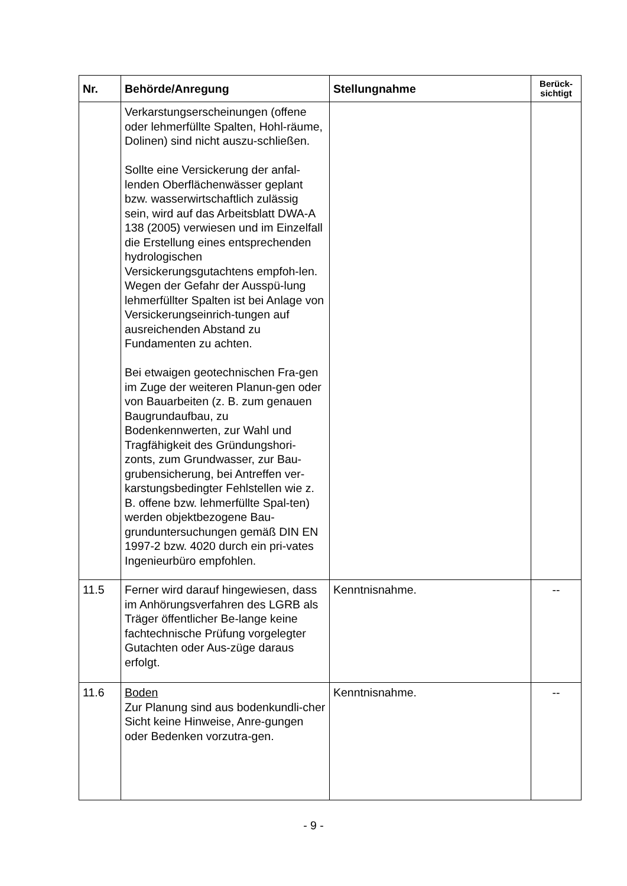| Nr. | Behörde/Anregung | Stellungnahme | Berück- sichtigt |
| --- | --- | --- | --- |
| | Verkarstungserscheinungen (offene oder lehmerfüllte Spalten, Hohl-räume, Dolinen) sind nicht auszu-schließen. Sollte eine Versickerung der anfal-lenden Oberflächenwässer geplant bzw. wasserwirtschaftlich zulässig sein, wird auf das Arbeitsblatt DWA-A 138 (2005) verwiesen und im Einzelfall die Erstellung eines entsprechenden hydrologischen Versickerungsgutachtens empfoh-len. Wegen der Gefahr der Ausspü-lung lehmerfüllter Spalten ist bei Anlage von Versickerungseinrich-tungen auf ausreichenden Abstand zu Fundamenten zu achten. Bei etwaigen geotechnischen Fra-gen im Zuge der weiteren Planun-gen oder von Bauarbeiten (z. B. zum genauen Baugrundaufbau, zu Bodenkennwerten, zur Wahl und Tragfähigkeit des Gründungshori-zonts, zum Grundwasser, zur Bau-grubensicherung, bei Antreffen ver-karstungsbedingter Fehlstellen wie z. B. offene bzw. lehmerfüllte Spal-ten) werden objektbezogene Bau-grunduntersuchungen gemäß DIN EN 1997-2 bzw. 4020 durch ein pri-vates Ingenieurbüro empfohlen. | | |
| 11.5 | Ferner wird darauf hingewiesen, dass im Anhörungsverfahren des LGRB als Träger öffentlicher Be-lange keine fachtechnische Prüfung vorgelegter Gutachten oder Aus-züge daraus erfolgt. | Kenntnisnahme. | -- |
| 11.6 | Boden Zur Planung sind aus bodenkundli-cher Sicht keine Hinweise, Anre-gungen oder Bedenken vorzutra-gen. | Kenntnisnahme. | -- |
- 9 -